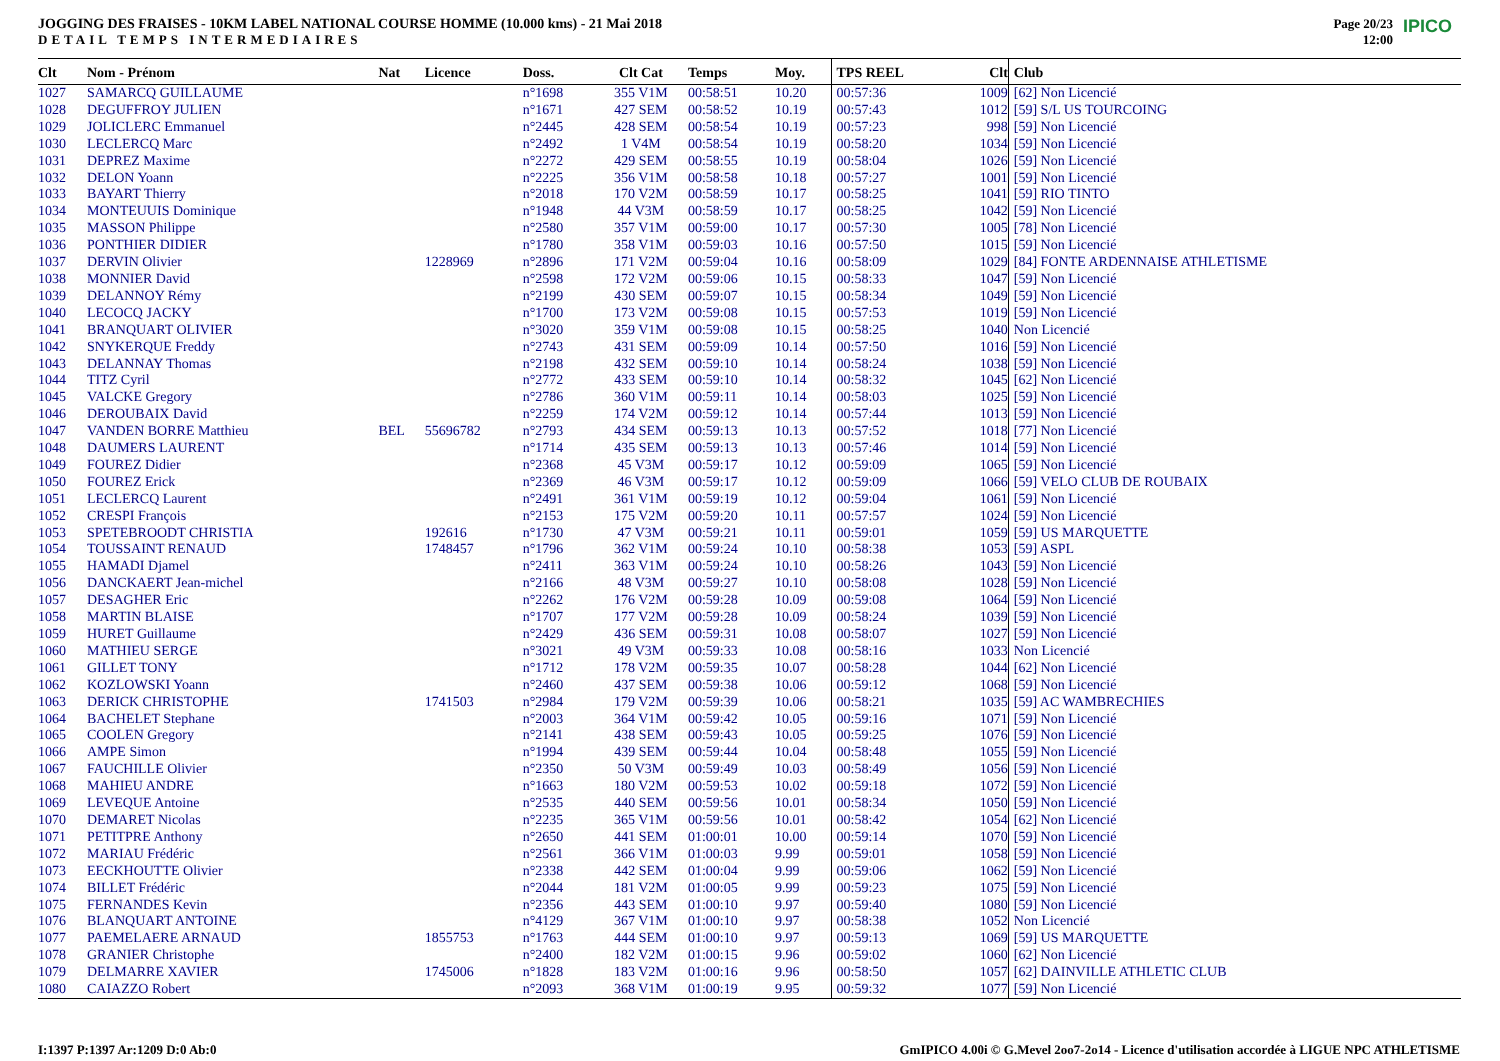JOGGING DES FRAISES - 10KM LABEL NATIONAL COURSE HOMME (10.000 kms) - 21 Mai 2018
DETAIL TEMPS INTERMEDIAIRES
Page 20/23
12:00
IPICO
| Clt | Nom - Prénom | Nat | Licence | Doss. | Clt Cat | Temps | Moy. | TPS REEL | Clt | Club |
| --- | --- | --- | --- | --- | --- | --- | --- | --- | --- | --- |
| 1027 | SAMARCQ GUILLAUME | | | n°1698 | 355 V1M | 00:58:51 | 10.20 | 00:57:36 | 1009 | [62] Non Licencié |
| 1028 | DEGUFFROY JULIEN | | | n°1671 | 427 SEM | 00:58:52 | 10.19 | 00:57:43 | 1012 | [59] S/L US TOURCOING |
| 1029 | JOLICLERC Emmanuel | | | n°2445 | 428 SEM | 00:58:54 | 10.19 | 00:57:23 | 998 | [59] Non Licencié |
| 1030 | LECLERCQ Marc | | | n°2492 | 1 V4M | 00:58:54 | 10.19 | 00:58:20 | 1034 | [59] Non Licencié |
| 1031 | DEPREZ Maxime | | | n°2272 | 429 SEM | 00:58:55 | 10.19 | 00:58:04 | 1026 | [59] Non Licencié |
| 1032 | DELON Yoann | | | n°2225 | 356 V1M | 00:58:58 | 10.18 | 00:57:27 | 1001 | [59] Non Licencié |
| 1033 | BAYART Thierry | | | n°2018 | 170 V2M | 00:58:59 | 10.17 | 00:58:25 | 1041 | [59] RIO TINTO |
| 1034 | MONTEUUIS Dominique | | | n°1948 | 44 V3M | 00:58:59 | 10.17 | 00:58:25 | 1042 | [59] Non Licencié |
| 1035 | MASSON Philippe | | | n°2580 | 357 V1M | 00:59:00 | 10.17 | 00:57:30 | 1005 | [78] Non Licencié |
| 1036 | PONTHIER DIDIER | | | n°1780 | 358 V1M | 00:59:03 | 10.16 | 00:57:50 | 1015 | [59] Non Licencié |
| 1037 | DERVIN Olivier | | 1228969 | n°2896 | 171 V2M | 00:59:04 | 10.16 | 00:58:09 | 1029 | [84] FONTE ARDENNAISE ATHLETISME |
| 1038 | MONNIER David | | | n°2598 | 172 V2M | 00:59:06 | 10.15 | 00:58:33 | 1047 | [59] Non Licencié |
| 1039 | DELANNOY Rémy | | | n°2199 | 430 SEM | 00:59:07 | 10.15 | 00:58:34 | 1049 | [59] Non Licencié |
| 1040 | LECOCQ JACKY | | | n°1700 | 173 V2M | 00:59:08 | 10.15 | 00:57:53 | 1019 | [59] Non Licencié |
| 1041 | BRANQUART OLIVIER | | | n°3020 | 359 V1M | 00:59:08 | 10.15 | 00:58:25 | 1040 | Non Licencié |
| 1042 | SNYKERQUE Freddy | | | n°2743 | 431 SEM | 00:59:09 | 10.14 | 00:57:50 | 1016 | [59] Non Licencié |
| 1043 | DELANNAY Thomas | | | n°2198 | 432 SEM | 00:59:10 | 10.14 | 00:58:24 | 1038 | [59] Non Licencié |
| 1044 | TITZ Cyril | | | n°2772 | 433 SEM | 00:59:10 | 10.14 | 00:58:32 | 1045 | [62] Non Licencié |
| 1045 | VALCKE Gregory | | | n°2786 | 360 V1M | 00:59:11 | 10.14 | 00:58:03 | 1025 | [59] Non Licencié |
| 1046 | DEROUBAIX David | | | n°2259 | 174 V2M | 00:59:12 | 10.14 | 00:57:44 | 1013 | [59] Non Licencié |
| 1047 | VANDEN BORRE Matthieu | BEL | 55696782 | n°2793 | 434 SEM | 00:59:13 | 10.13 | 00:57:52 | 1018 | [77] Non Licencié |
| 1048 | DAUMERS LAURENT | | | n°1714 | 435 SEM | 00:59:13 | 10.13 | 00:57:46 | 1014 | [59] Non Licencié |
| 1049 | FOUREZ Didier | | | n°2368 | 45 V3M | 00:59:17 | 10.12 | 00:59:09 | 1065 | [59] Non Licencié |
| 1050 | FOUREZ Erick | | | n°2369 | 46 V3M | 00:59:17 | 10.12 | 00:59:09 | 1066 | [59] VELO CLUB DE ROUBAIX |
| 1051 | LECLERCQ Laurent | | | n°2491 | 361 V1M | 00:59:19 | 10.12 | 00:59:04 | 1061 | [59] Non Licencié |
| 1052 | CRESPI François | | | n°2153 | 175 V2M | 00:59:20 | 10.11 | 00:57:57 | 1024 | [59] Non Licencié |
| 1053 | SPETEBROODT CHRISTIA | | 192616 | n°1730 | 47 V3M | 00:59:21 | 10.11 | 00:59:01 | 1059 | [59] US MARQUETTE |
| 1054 | TOUSSAINT RENAUD | | 1748457 | n°1796 | 362 V1M | 00:59:24 | 10.10 | 00:58:38 | 1053 | [59] ASPL |
| 1055 | HAMADI Djamel | | | n°2411 | 363 V1M | 00:59:24 | 10.10 | 00:58:26 | 1043 | [59] Non Licencié |
| 1056 | DANCKAERT Jean-michel | | | n°2166 | 48 V3M | 00:59:27 | 10.10 | 00:58:08 | 1028 | [59] Non Licencié |
| 1057 | DESAGHER Eric | | | n°2262 | 176 V2M | 00:59:28 | 10.09 | 00:59:08 | 1064 | [59] Non Licencié |
| 1058 | MARTIN BLAISE | | | n°1707 | 177 V2M | 00:59:28 | 10.09 | 00:58:24 | 1039 | [59] Non Licencié |
| 1059 | HURET Guillaume | | | n°2429 | 436 SEM | 00:59:31 | 10.08 | 00:58:07 | 1027 | [59] Non Licencié |
| 1060 | MATHIEU SERGE | | | n°3021 | 49 V3M | 00:59:33 | 10.08 | 00:58:16 | 1033 | Non Licencié |
| 1061 | GILLET TONY | | | n°1712 | 178 V2M | 00:59:35 | 10.07 | 00:58:28 | 1044 | [62] Non Licencié |
| 1062 | KOZLOWSKI Yoann | | | n°2460 | 437 SEM | 00:59:38 | 10.06 | 00:59:12 | 1068 | [59] Non Licencié |
| 1063 | DERICK CHRISTOPHE | | 1741503 | n°2984 | 179 V2M | 00:59:39 | 10.06 | 00:58:21 | 1035 | [59] AC WAMBRECHIES |
| 1064 | BACHELET Stephane | | | n°2003 | 364 V1M | 00:59:42 | 10.05 | 00:59:16 | 1071 | [59] Non Licencié |
| 1065 | COOLEN Gregory | | | n°2141 | 438 SEM | 00:59:43 | 10.05 | 00:59:25 | 1076 | [59] Non Licencié |
| 1066 | AMPE Simon | | | n°1994 | 439 SEM | 00:59:44 | 10.04 | 00:58:48 | 1055 | [59] Non Licencié |
| 1067 | FAUCHILLE Olivier | | | n°2350 | 50 V3M | 00:59:49 | 10.03 | 00:58:49 | 1056 | [59] Non Licencié |
| 1068 | MAHIEU ANDRE | | | n°1663 | 180 V2M | 00:59:53 | 10.02 | 00:59:18 | 1072 | [59] Non Licencié |
| 1069 | LEVEQUE Antoine | | | n°2535 | 440 SEM | 00:59:56 | 10.01 | 00:58:34 | 1050 | [59] Non Licencié |
| 1070 | DEMARET Nicolas | | | n°2235 | 365 V1M | 00:59:56 | 10.01 | 00:58:42 | 1054 | [62] Non Licencié |
| 1071 | PETITPRE Anthony | | | n°2650 | 441 SEM | 01:00:01 | 10.00 | 00:59:14 | 1070 | [59] Non Licencié |
| 1072 | MARIAU Frédéric | | | n°2561 | 366 V1M | 01:00:03 | 9.99 | 00:59:01 | 1058 | [59] Non Licencié |
| 1073 | EECKHOUTTE Olivier | | | n°2338 | 442 SEM | 01:00:04 | 9.99 | 00:59:06 | 1062 | [59] Non Licencié |
| 1074 | BILLET Frédéric | | | n°2044 | 181 V2M | 01:00:05 | 9.99 | 00:59:23 | 1075 | [59] Non Licencié |
| 1075 | FERNANDES Kevin | | | n°2356 | 443 SEM | 01:00:10 | 9.97 | 00:59:40 | 1080 | [59] Non Licencié |
| 1076 | BLANQUART ANTOINE | | | n°4129 | 367 V1M | 01:00:10 | 9.97 | 00:58:38 | 1052 | Non Licencié |
| 1077 | PAEMELAERE ARNAUD | | 1855753 | n°1763 | 444 SEM | 01:00:10 | 9.97 | 00:59:13 | 1069 | [59] US MARQUETTE |
| 1078 | GRANIER Christophe | | | n°2400 | 182 V2M | 01:00:15 | 9.96 | 00:59:02 | 1060 | [62] Non Licencié |
| 1079 | DELMARRE XAVIER | | 1745006 | n°1828 | 183 V2M | 01:00:16 | 9.96 | 00:58:50 | 1057 | [62] DAINVILLE ATHLETIC CLUB |
| 1080 | CAIAZZO Robert | | | n°2093 | 368 V1M | 01:00:19 | 9.95 | 00:59:32 | 1077 | [59] Non Licencié |
I:1397 P:1397 Ar:1209 D:0 Ab:0 GmIPICO 4.00i © G.Mevel 2oo7-2o14 - Licence d'utilisation accordée à LIGUE NPC ATHLETISME